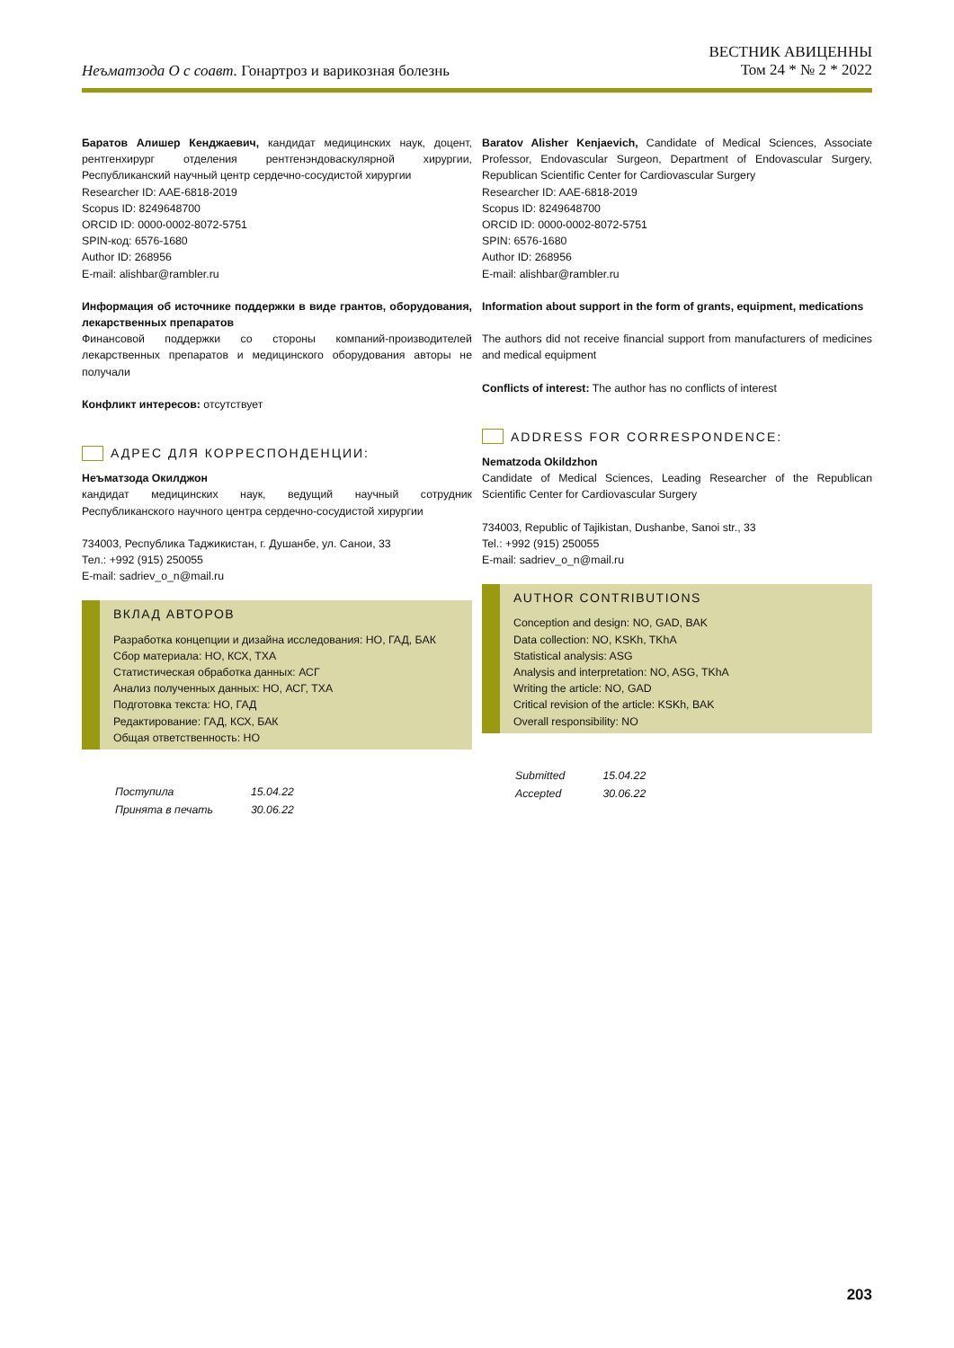Неъматзода О с соавт. Гонартроз и варикозная болезнь
ВЕСТНИК АВИЦЕННЫ
Том 24 * № 2 * 2022
Баратов Алишер Кенджаевич, кандидат медицинских наук, доцент, рентгенхирург отделения рентгенэндоваскулярной хирургии, Республиканский научный центр сердечно-сосудистой хирургии
Researcher ID: AAE-6818-2019
Scopus ID: 8249648700
ORCID ID: 0000-0002-8072-5751
SPIN-код: 6576-1680
Author ID: 268956
E-mail: alishbar@rambler.ru
Информация об источнике поддержки в виде грантов, оборудования, лекарственных препаратов
Финансовой поддержки со стороны компаний-производителей лекарственных препаратов и медицинского оборудования авторы не получали
Конфликт интересов: отсутствует
АДРЕС ДЛЯ КОРРЕСПОНДЕНЦИИ:
Неъматзода Окилджон
кандидат медицинских наук, ведущий научный сотрудник Республиканского научного центра сердечно-сосудистой хирургии
734003, Республика Таджикистан, г. Душанбе, ул. Санои, 33
Тел.: +992 (915) 250055
E-mail: sadriev_o_n@mail.ru
ВКЛАД АВТОРОВ
Разработка концепции и дизайна исследования: НО, ГАД, БАК
Сбор материала: НО, КСХ, ТХА
Статистическая обработка данных: АСГ
Анализ полученных данных: НО, АСГ, ТХА
Подготовка текста: НО, ГАД
Редактирование: ГАД, КСХ, БАК
Общая ответственность: НО
| Поступила | 15.04.22 |
| Принята в печать | 30.06.22 |
Baratov Alisher Kenjaevich, Candidate of Medical Sciences, Associate Professor, Endovascular Surgeon, Department of Endovascular Surgery, Republican Scientific Center for Cardiovascular Surgery
Researcher ID: AAE-6818-2019
Scopus ID: 8249648700
ORCID ID: 0000-0002-8072-5751
SPIN: 6576-1680
Author ID: 268956
E-mail: alishbar@rambler.ru
Information about support in the form of grants, equipment, medications
The authors did not receive financial support from manufacturers of medicines and medical equipment
Conflicts of interest: The author has no conflicts of interest
ADDRESS FOR CORRESPONDENCE:
Nematzoda Okildzhon
Candidate of Medical Sciences, Leading Researcher of the Republican Scientific Center for Cardiovascular Surgery
734003, Republic of Tajikistan, Dushanbe, Sanoi str., 33
Tel.: +992 (915) 250055
E-mail: sadriev_o_n@mail.ru
AUTHOR CONTRIBUTIONS
Conception and design: NO, GAD, BAK
Data collection: NO, KSKh, TKhA
Statistical analysis: ASG
Analysis and interpretation: NO, ASG, TKhA
Writing the article: NO, GAD
Critical revision of the article: KSKh, BAK
Overall responsibility: NO
| Submitted | 15.04.22 |
| Accepted | 30.06.22 |
203